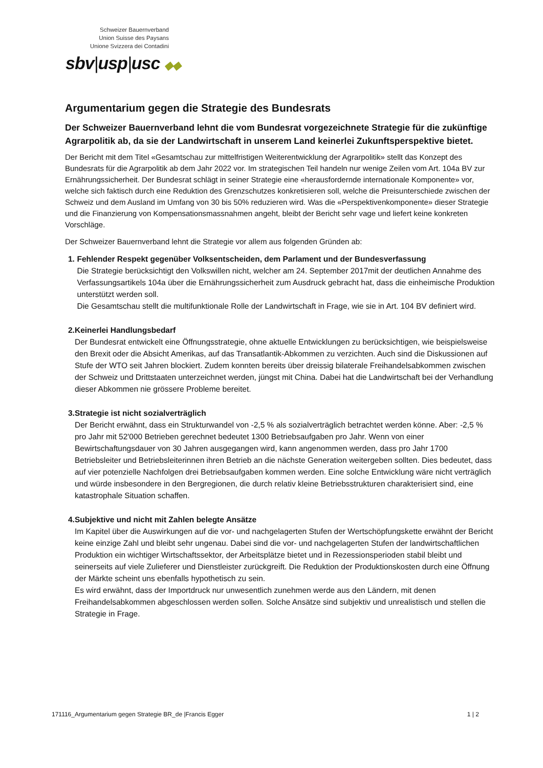Schweizer Bauernverband
Union Suisse des Paysans
Unione Svizzera dei Contadini
sbv|usp|usc ◆◆
Argumentarium gegen die Strategie des Bundesrats
Der Schweizer Bauernverband lehnt die vom Bundesrat vorgezeichnete Strategie für die zukünftige Agrarpolitik ab, da sie der Landwirtschaft in unserem Land keinerlei Zukunftsperspektive bietet.
Der Bericht mit dem Titel «Gesamtschau zur mittelfristigen Weiterentwicklung der Agrarpolitik» stellt das Konzept des Bundesrats für die Agrarpolitik ab dem Jahr 2022 vor. Im strategischen Teil handeln nur wenige Zeilen vom Art. 104a BV zur Ernährungssicherheit. Der Bundesrat schlägt in seiner Strategie eine «herausfordernde internationale Komponente» vor, welche sich faktisch durch eine Reduktion des Grenzschutzes konkretisieren soll, welche die Preisunterschiede zwischen der Schweiz und dem Ausland im Umfang von 30 bis 50% reduzieren wird. Was die «Perspektivenkomponente» dieser Strategie und die Finanzierung von Kompensationsmassnahmen angeht, bleibt der Bericht sehr vage und liefert keine konkreten Vorschläge.
Der Schweizer Bauernverband lehnt die Strategie vor allem aus folgenden Gründen ab:
1. Fehlender Respekt gegenüber Volksentscheiden, dem Parlament und der Bundesverfassung
Die Strategie berücksichtigt den Volkswillen nicht, welcher am 24. September 2017mit der deutlichen Annahme des Verfassungsartikels 104a über die Ernährungssicherheit zum Ausdruck gebracht hat, dass die einheimische Produktion unterstützt werden soll.
Die Gesamtschau stellt die multifunktionale Rolle der Landwirtschaft in Frage, wie sie in Art. 104 BV definiert wird.
2. Keinerlei Handlungsbedarf
Der Bundesrat entwickelt eine Öffnungsstrategie, ohne aktuelle Entwicklungen zu berücksichtigen, wie beispielsweise den Brexit oder die Absicht Amerikas, auf das Transatlantik-Abkommen zu verzichten. Auch sind die Diskussionen auf Stufe der WTO seit Jahren blockiert. Zudem konnten bereits über dreissig bilaterale Freihandelsabkommen zwischen der Schweiz und Drittstaaten unterzeichnet werden, jüngst mit China. Dabei hat die Landwirtschaft bei der Verhandlung dieser Abkommen nie grössere Probleme bereitet.
3. Strategie ist nicht sozialverträglich
Der Bericht erwähnt, dass ein Strukturwandel von -2,5 % als sozialverträglich betrachtet werden könne. Aber: -2,5 % pro Jahr mit 52'000 Betrieben gerechnet bedeutet 1300 Betriebsaufgaben pro Jahr. Wenn von einer Bewirtschaftungsdauer von 30 Jahren ausgegangen wird, kann angenommen werden, dass pro Jahr 1700 Betriebsleiter und Betriebsleiterinnen ihren Betrieb an die nächste Generation weitergeben sollten. Dies bedeutet, dass auf vier potenzielle Nachfolgen drei Betriebsaufgaben kommen werden. Eine solche Entwicklung wäre nicht verträglich und würde insbesondere in den Bergregionen, die durch relativ kleine Betriebsstrukturen charakterisiert sind, eine katastrophale Situation schaffen.
4. Subjektive und nicht mit Zahlen belegte Ansätze
Im Kapitel über die Auswirkungen auf die vor- und nachgelagerten Stufen der Wertschöpfungskette erwähnt der Bericht keine einzige Zahl und bleibt sehr ungenau. Dabei sind die vor- und nachgelagerten Stufen der landwirtschaftlichen Produktion ein wichtiger Wirtschaftssektor, der Arbeitsplätze bietet und in Rezessionsperioden stabil bleibt und seinerseits auf viele Zulieferer und Dienstleister zurückgreift. Die Reduktion der Produktionskosten durch eine Öffnung der Märkte scheint uns ebenfalls hypothetisch zu sein.
Es wird erwähnt, dass der Importdruck nur unwesentlich zunehmen werde aus den Ländern, mit denen Freihandelsabkommen abgeschlossen werden sollen. Solche Ansätze sind subjektiv und unrealistisch und stellen die Strategie in Frage.
171116_Argumentarium gegen Strategie BR_de |Francis Egger 1 | 2